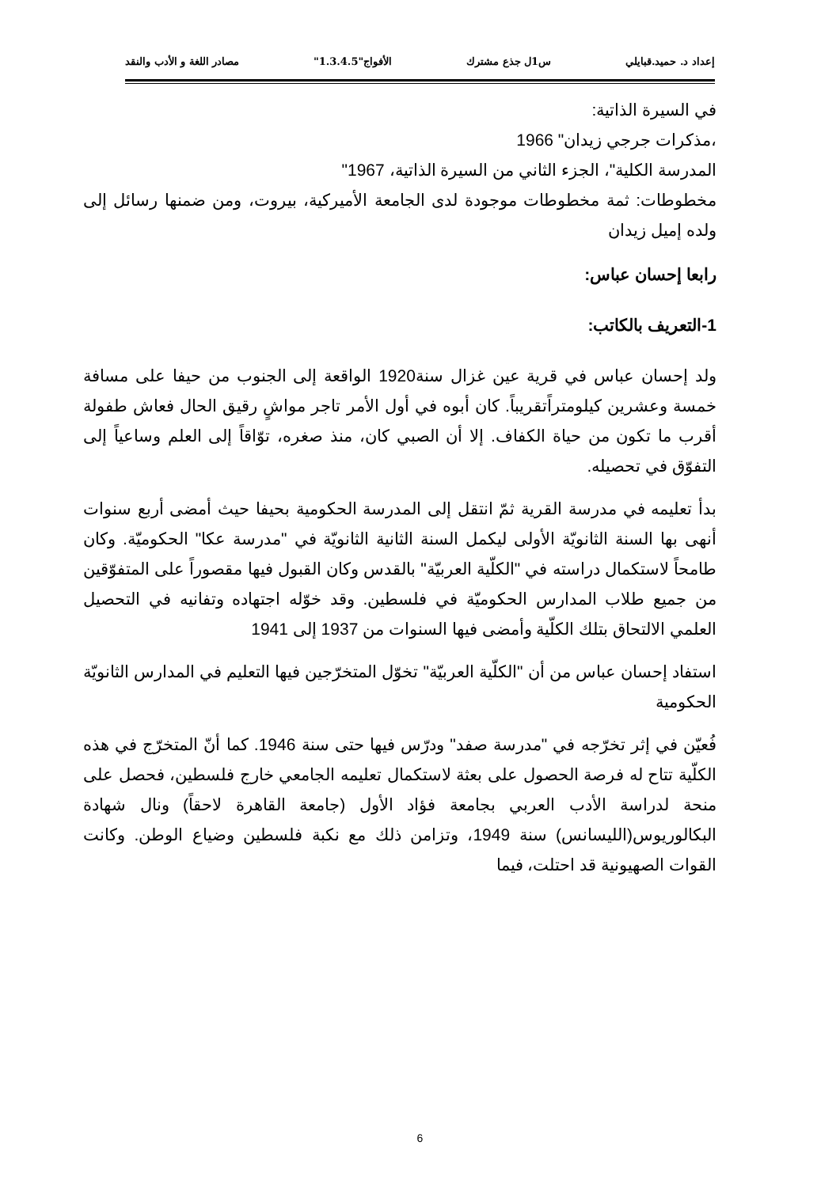إعداد د. حميد.قبايلي س1ل جذع مشترك الأفواج"1.3.4.5" مصادر اللغة و الأدب والنقد
في السيرة الذاتية:
،مذكرات جرجي زيدان" 1966
المدرسة الكلية"، الجزء الثاني من السيرة الذاتية، 1967"
مخطوطات: ثمة مخطوطات موجودة لدى الجامعة الأميركية، بيروت، ومن ضمنها رسائل إلى ولده إميل زيدان
رابعا إحسان عباس:
1-التعريف بالكاتب:
ولد إحسان عباس في قرية عين غزال سنة1920 الواقعة إلى الجنوب من حيفا على مسافة خمسة وعشرين كيلومتراًتقريباً. كان أبوه في أول الأمر تاجر مواشٍ رقيق الحال فعاش طفولة أقرب ما تكون من حياة الكفاف. إلا أن الصبي كان، منذ صغره، توّاقاً إلى العلم وساعياً إلى التفوّق في تحصيله.
بدأ تعليمه في مدرسة القرية ثمّ انتقل إلى المدرسة الحكومية بحيفا حيث أمضى أربع سنوات أنهى بها السنة الثانويّة الأولى ليكمل السنة الثانية الثانويّة في "مدرسة عكا" الحكوميّة. وكان طامحاً لاستكمال دراسته في "الكلّية العربيّة" بالقدس وكان القبول فيها مقصوراً على المتفوّقين من جميع طلاب المدارس الحكوميّة في فلسطين. وقد خوّله اجتهاده وتفانيه في التحصيل العلمي الالتحاق بتلك الكلّية وأمضى فيها السنوات من 1937 إلى 1941
استفاد إحسان عباس من أن "الكلّية العربيّة" تخوّل المتخرّجين فيها التعليم في المدارس الثانويّة الحكومية
فُعيّن في إثر تخرّجه في "مدرسة صفد" ودرّس فيها حتى سنة 1946. كما أنّ المتخرّج في هذه الكلّية تتاح له فرصة الحصول على بعثة لاستكمال تعليمه الجامعي خارج فلسطين، فحصل على منحة لدراسة الأدب العربي بجامعة فؤاد الأول (جامعة القاهرة لاحقاً) ونال شهادة البكالوريوس(الليسانس) سنة 1949، وتزامن ذلك مع نكبة فلسطين وضياع الوطن. وكانت القوات الصهيونية قد احتلت، فيما
6